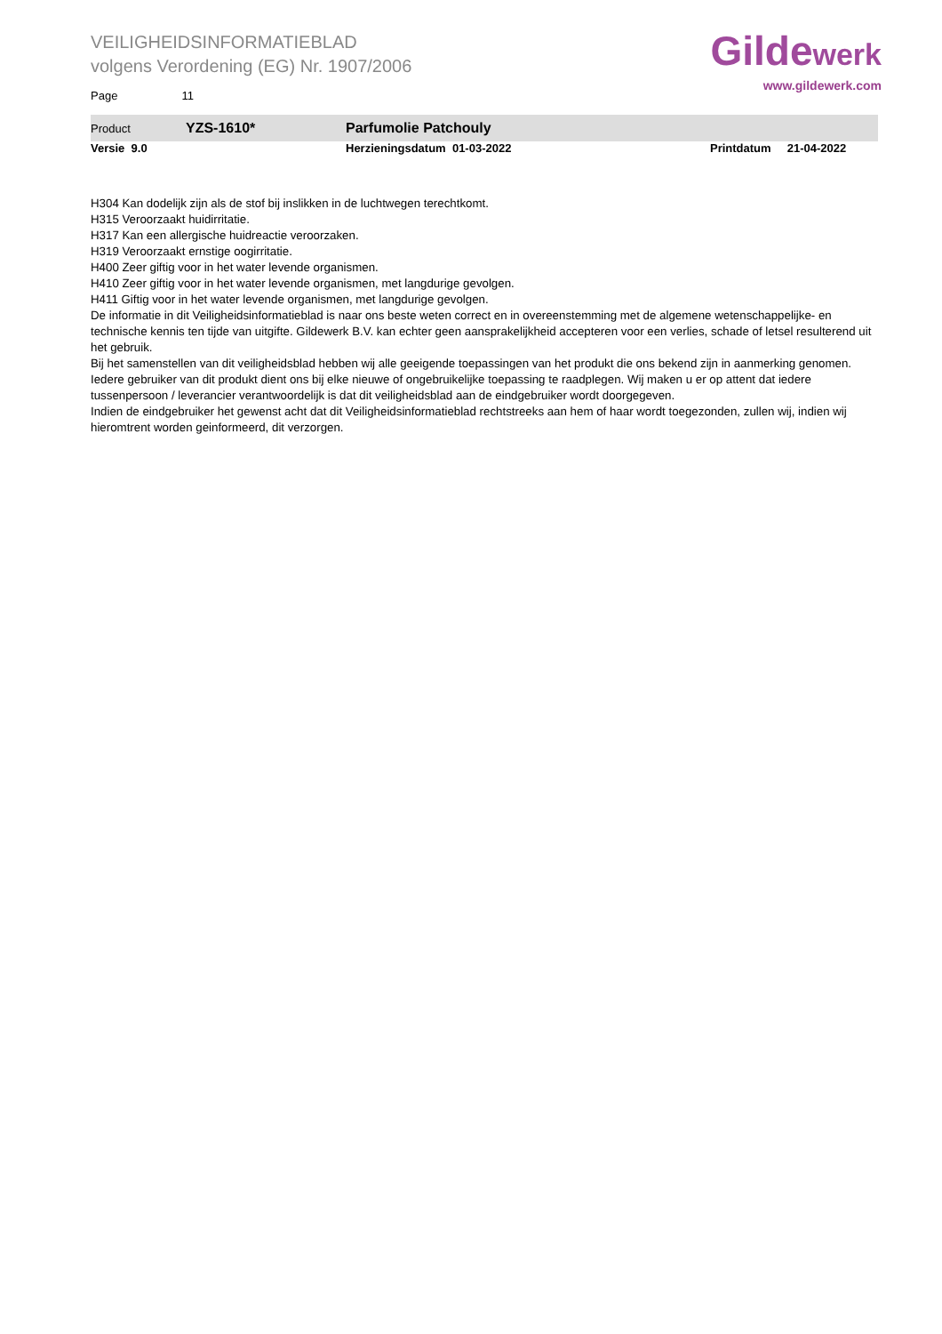VEILIGHEIDSINFORMATIEBLAD
volgens Verordening (EG) Nr. 1907/2006
Gildewerk
www.gildewerk.com
Page 11
Product YZS-1610* Parfumolie Patchouly
Versie 9.0 Herzieningsdatum 01-03-2022 Printdatum 21-04-2022
H304 Kan dodelijk zijn als de stof bij inslikken in de luchtwegen terechtkomt.
H315 Veroorzaakt huidirritatie.
H317 Kan een allergische huidreactie veroorzaken.
H319 Veroorzaakt ernstige oogirritatie.
H400 Zeer giftig voor in het water levende organismen.
H410 Zeer giftig voor in het water levende organismen, met langdurige gevolgen.
H411 Giftig voor in het water levende organismen, met langdurige gevolgen.
De informatie in dit Veiligheidsinformatieblad is naar ons beste weten correct en in overeenstemming met de algemene wetenschappelijke- en technische kennis ten tijde van uitgifte. Gildewerk B.V. kan echter geen aansprakelijkheid accepteren voor een verlies, schade of letsel resulterend uit het gebruik.
Bij het samenstellen van dit veiligheidsblad hebben wij alle geeigende toepassingen van het produkt die ons bekend zijn in aanmerking genomen. Iedere gebruiker van dit produkt dient ons bij elke nieuwe of ongebruikelijke toepassing te raadplegen. Wij maken u er op attent dat iedere tussenpersoon / leverancier verantwoordelijk is dat dit veiligheidsblad aan de eindgebruiker wordt doorgegeven.
Indien de eindgebruiker het gewenst acht dat dit Veiligheidsinformatieblad rechtstreeks aan hem of haar wordt toegezonden, zullen wij, indien wij hieromtrent worden geinformeerd, dit verzorgen.